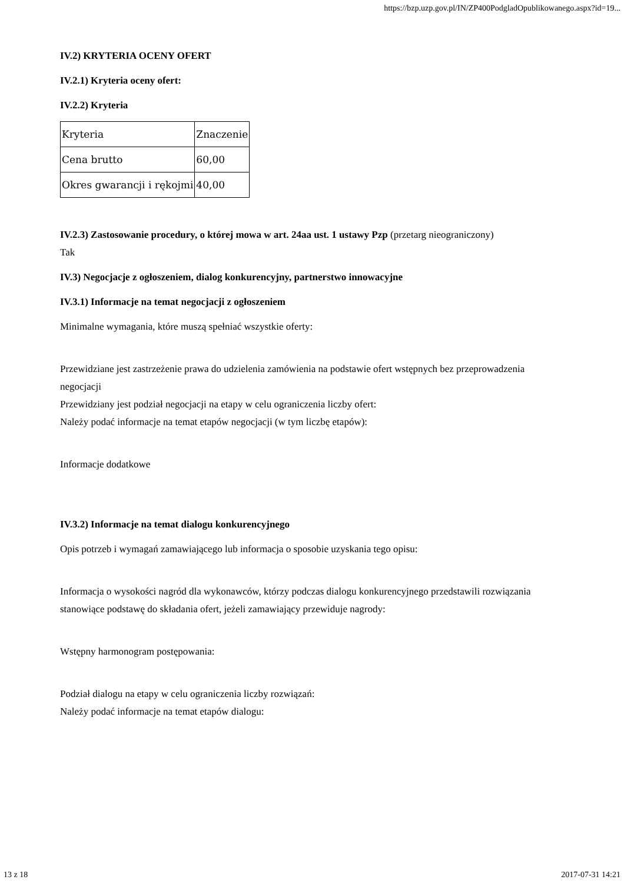https://bzp.uzp.gov.pl/IN/ZP400PodgladOpublikowanego.aspx?id=19...
IV.2) KRYTERIA OCENY OFERT
IV.2.1) Kryteria oceny ofert:
IV.2.2) Kryteria
| Kryteria | Znaczenie |
| Cena brutto | 60,00 |
| Okres gwarancji i rękojmi | 40,00 |
IV.2.3) Zastosowanie procedury, o której mowa w art. 24aa ust. 1 ustawy Pzp (przetarg nieograniczony)
Tak
IV.3) Negocjacje z ogłoszeniem, dialog konkurencyjny, partnerstwo innowacyjne
IV.3.1) Informacje na temat negocjacji z ogłoszeniem
Minimalne wymagania, które muszą spełniać wszystkie oferty:
Przewidziane jest zastrzeżenie prawa do udzielenia zamówienia na podstawie ofert wstępnych bez przeprowadzenia negocjacji
Przewidziany jest podział negocjacji na etapy w celu ograniczenia liczby ofert:
Należy podać informacje na temat etapów negocjacji (w tym liczbę etapów):
Informacje dodatkowe
IV.3.2) Informacje na temat dialogu konkurencyjnego
Opis potrzeb i wymagań zamawiającego lub informacja o sposobie uzyskania tego opisu:
Informacja o wysokości nagród dla wykonawców, którzy podczas dialogu konkurencyjnego przedstawili rozwiązania stanowiące podstawę do składania ofert, jeżeli zamawiający przewiduje nagrody:
Wstępny harmonogram postępowania:
Podział dialogu na etapy w celu ograniczenia liczby rozwiązań:
Należy podać informacje na temat etapów dialogu:
13 z 18 2017-07-31 14:21